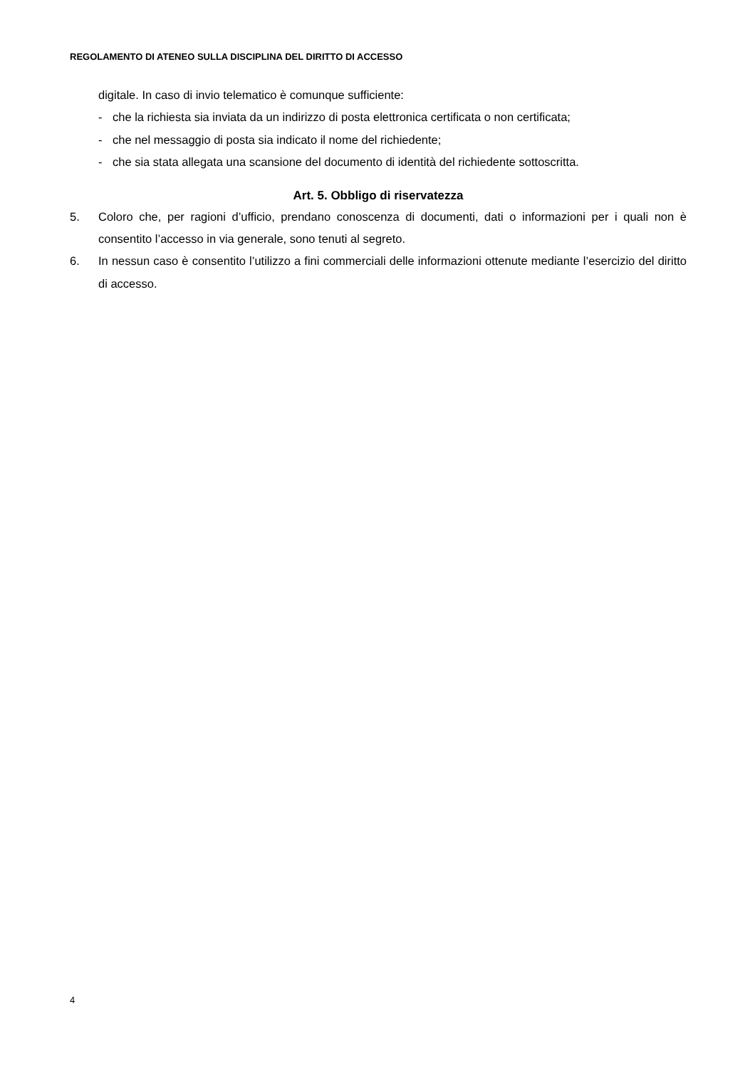REGOLAMENTO DI ATENEO SULLA DISCIPLINA DEL DIRITTO DI ACCESSO
digitale. In caso di invio telematico è comunque sufficiente:
- che la richiesta sia inviata da un indirizzo di posta elettronica certificata o non certificata;
- che nel messaggio di posta sia indicato il nome del richiedente;
- che sia stata allegata una scansione del documento di identità del richiedente sottoscritta.
Art. 5. Obbligo di riservatezza
5. Coloro che, per ragioni d’ufficio, prendano conoscenza di documenti, dati o informazioni per i quali non è consentito l’accesso in via generale, sono tenuti al segreto.
6. In nessun caso è consentito l’utilizzo a fini commerciali delle informazioni ottenute mediante l’esercizio del diritto di accesso.
4